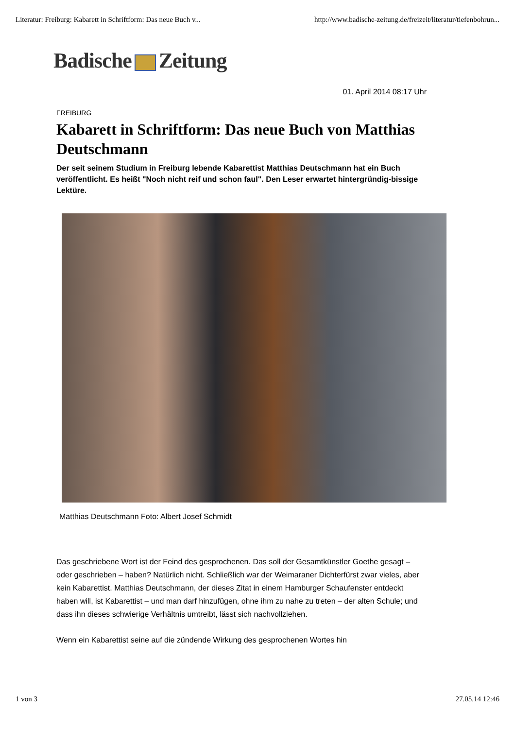Literatur: Freiburg: Kabarett in Schriftform: Das neue Buch v... http://www.badische-zeitung.de/freizeit/literatur/tiefenbohrun...
Badische Zeitung
01. April 2014 08:17 Uhr
FREIBURG
Kabarett in Schriftform: Das neue Buch von Matthias Deutschmann
Der seit seinem Studium in Freiburg lebende Kabarettist Matthias Deutschmann hat ein Buch veröffentlicht. Es heißt "Noch nicht reif und schon faul". Den Leser erwartet hintergründig-bissige Lektüre.
Matthias Deutschmann Foto: Albert Josef Schmidt
Das geschriebene Wort ist der Feind des gesprochenen. Das soll der Gesamtkünstler Goethe gesagt – oder geschrieben – haben? Natürlich nicht. Schließlich war der Weimaraner Dichterfürst zwar vieles, aber kein Kabarettist. Matthias Deutschmann, der dieses Zitat in einem Hamburger Schaufenster entdeckt haben will, ist Kabarettist – und man darf hinzufügen, ohne ihm zu nahe zu treten – der alten Schule; und dass ihn dieses schwierige Verhältnis umtreibt, lässt sich nachvollziehen.
Wenn ein Kabarettist seine auf die zündende Wirkung des gesprochenen Wortes hin
1 von 3 27.05.14 12:46